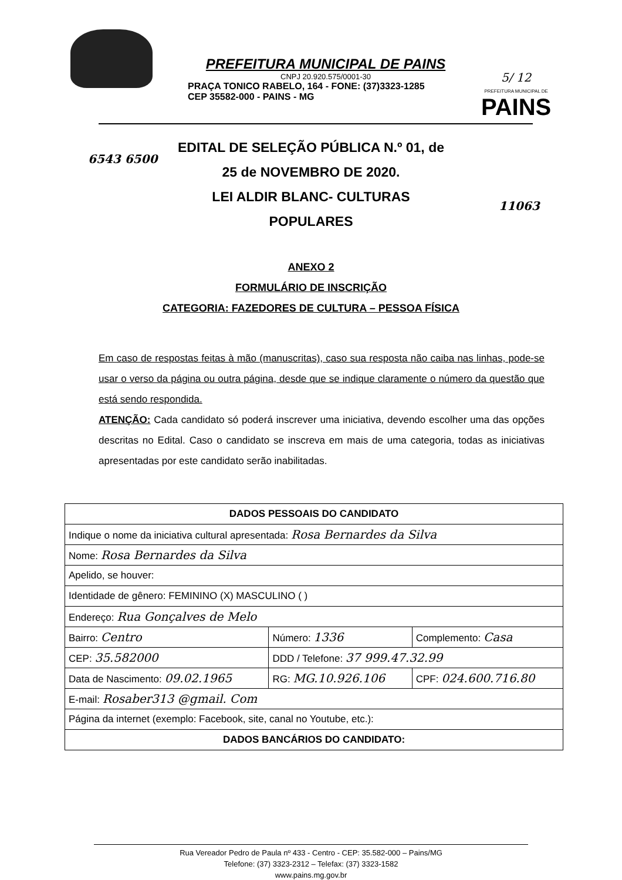PREFEITURA MUNICIPAL DE PAINS
CNPJ 20.920.575/0001-30
PRAÇA TONICO RABELO, 164 - FONE: (37)3323-1285
CEP 35582-000 - PAINS - MG
5/ 12
PREFEITURA MUNICIPAL DE
PAINS
6543 6500
EDITAL DE SELEÇÃO PÚBLICA N.º 01, de
25 de NOVEMBRO DE 2020.
LEI ALDIR BLANC- CULTURAS
POPULARES
11063
ANEXO 2
FORMULÁRIO DE INSCRIÇÃO
CATEGORIA: FAZEDORES DE CULTURA – PESSOA FÍSICA
Em caso de respostas feitas à mão (manuscritas), caso sua resposta não caiba nas linhas, pode-se usar o verso da página ou outra página, desde que se indique claramente o número da questão que está sendo respondida.
ATENÇÃO: Cada candidato só poderá inscrever uma iniciativa, devendo escolher uma das opções descritas no Edital. Caso o candidato se inscreva em mais de uma categoria, todas as iniciativas apresentadas por este candidato serão inabilitadas.
| DADOS PESSOAIS DO CANDIDATO | | |
| --- | --- | --- |
| Indique o nome da iniciativa cultural apresentada: Rosa Bernardes da Silva | | |
| Nome: Rosa Bernardes da Silva | | |
| Apelido, se houver: | | |
| Identidade de gênero: FEMININO (X) MASCULINO ( ) | | |
| Endereço: Rua Gonçalves de Melo | | |
| Bairro: Centro | Número: 1336 | Complemento: Casa |
| CEP: 35.582000 | DDD / Telefone: 37 999.47.32.99 | |
| Data de Nascimento: 09.02.1965 | RG: MG.10.926.106 | CPF: 024.600.716.80 |
| E-mail: Rosaber313 @gmail. Com | | |
| Página da internet (exemplo: Facebook, site, canal no Youtube, etc.): | | |
| DADOS BANCÁRIOS DO CANDIDATO: | | |
Rua Vereador Pedro de Paula nº 433 - Centro - CEP: 35.582-000 – Pains/MG
Telefone: (37) 3323-2312 – Telefax: (37) 3323-1582
www.pains.mg.gov.br